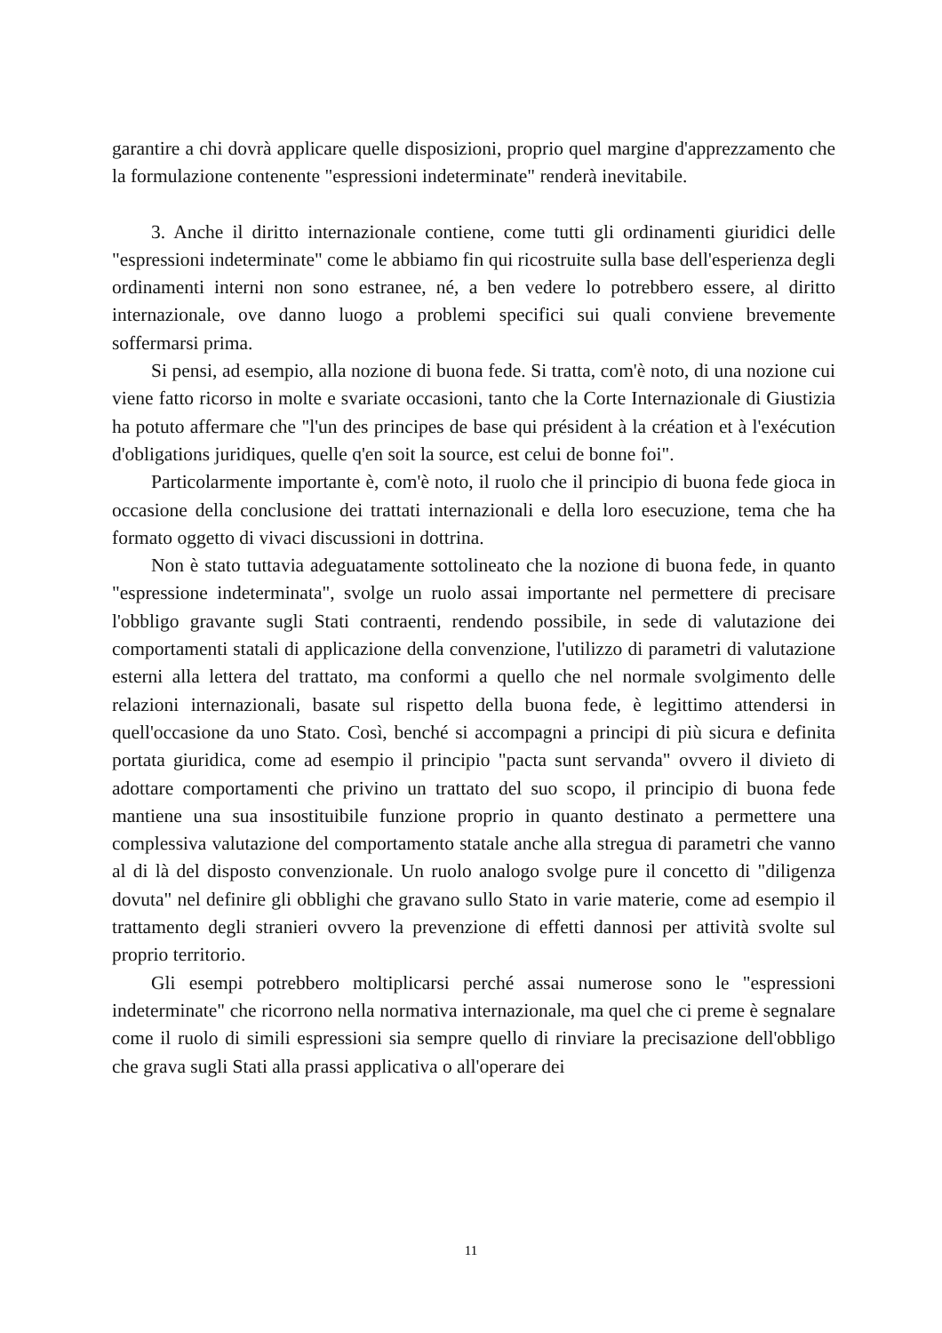garantire a chi dovrà applicare quelle disposizioni, proprio quel margine d'apprezzamento che la formulazione contenente "espressioni indeterminate" renderà inevitabile.
3. Anche il diritto internazionale contiene, come tutti gli ordinamenti giuridici delle "espressioni indeterminate" come le abbiamo fin qui ricostruite sulla base dell'esperienza degli ordinamenti interni non sono estranee, né, a ben vedere lo potrebbero essere, al diritto internazionale, ove danno luogo a problemi specifici sui quali conviene brevemente soffermarsi prima.
Si pensi, ad esempio, alla nozione di buona fede. Si tratta, com'è noto, di una nozione cui viene fatto ricorso in molte e svariate occasioni, tanto che la Corte Internazionale di Giustizia ha potuto affermare che "l'un des principes de base qui président à la création et à l'exécution d'obligations juridiques, quelle q'en soit la source, est celui de bonne foi".
Particolarmente importante è, com'è noto, il ruolo che il principio di buona fede gioca in occasione della conclusione dei trattati internazionali e della loro esecuzione, tema che ha formato oggetto di vivaci discussioni in dottrina.
Non è stato tuttavia adeguatamente sottolineato che la nozione di buona fede, in quanto "espressione indeterminata", svolge un ruolo assai importante nel permettere di precisare l'obbligo gravante sugli Stati contraenti, rendendo possibile, in sede di valutazione dei comportamenti statali di applicazione della convenzione, l'utilizzo di parametri di valutazione esterni alla lettera del trattato, ma conformi a quello che nel normale svolgimento delle relazioni internazionali, basate sul rispetto della buona fede, è legittimo attendersi in quell'occasione da uno Stato. Così, benché si accompagni a principi di più sicura e definita portata giuridica, come ad esempio il principio "pacta sunt servanda" ovvero il divieto di adottare comportamenti che privino un trattato del suo scopo, il principio di buona fede mantiene una sua insostituibile funzione proprio in quanto destinato a permettere una complessiva valutazione del comportamento statale anche alla stregua di parametri che vanno al di là del disposto convenzionale. Un ruolo analogo svolge pure il concetto di "diligenza dovuta" nel definire gli obblighi che gravano sullo Stato in varie materie, come ad esempio il trattamento degli stranieri ovvero la prevenzione di effetti dannosi per attività svolte sul proprio territorio.
Gli esempi potrebbero moltiplicarsi perché assai numerose sono le "espressioni indeterminate" che ricorrono nella normativa internazionale, ma quel che ci preme è segnalare come il ruolo di simili espressioni sia sempre quello di rinviare la precisazione dell'obbligo che grava sugli Stati alla prassi applicativa o all'operare dei
11